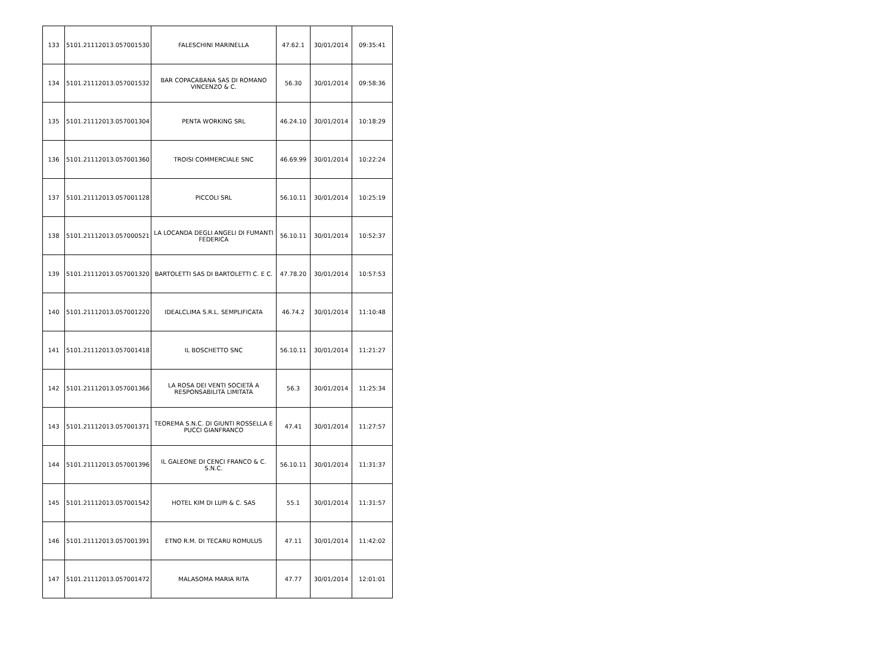| 133 | 5101.21112013.057001530 | FALESCHINI MARINELLA | 47.62.1 | 30/01/2014 | 09:35:41 |
| 134 | 5101.21112013.057001532 | BAR COPACABANA SAS DI ROMANO VINCENZO & C. | 56.30 | 30/01/2014 | 09:58:36 |
| 135 | 5101.21112013.057001304 | PENTA WORKING SRL | 46.24.10 | 30/01/2014 | 10:18:29 |
| 136 | 5101.21112013.057001360 | TROISI COMMERCIALE SNC | 46.69.99 | 30/01/2014 | 10:22:24 |
| 137 | 5101.21112013.057001128 | PICCOLI SRL | 56.10.11 | 30/01/2014 | 10:25:19 |
| 138 | 5101.21112013.057000521 | LA LOCANDA DEGLI ANGELI DI FUMANTI FEDERICA | 56.10.11 | 30/01/2014 | 10:52:37 |
| 139 | 5101.21112013.057001320 | BARTOLETTI SAS DI BARTOLETTI C. E C. | 47.78.20 | 30/01/2014 | 10:57:53 |
| 140 | 5101.21112013.057001220 | IDEALCLIMA S.R.L. SEMPLIFICATA | 46.74.2 | 30/01/2014 | 11:10:48 |
| 141 | 5101.21112013.057001418 | IL BOSCHETTO SNC | 56.10.11 | 30/01/2014 | 11:21:27 |
| 142 | 5101.21112013.057001366 | LA ROSA DEI VENTI SOCIETÀ A RESPONSABILITÀ LIMITATA | 56.3 | 30/01/2014 | 11:25:34 |
| 143 | 5101.21112013.057001371 | TEOREMA S.N.C. DI GIUNTI ROSSELLA E PUCCI GIANFRANCO | 47.41 | 30/01/2014 | 11:27:57 |
| 144 | 5101.21112013.057001396 | IL GALEONE DI CENCI FRANCO & C. S.N.C. | 56.10.11 | 30/01/2014 | 11:31:37 |
| 145 | 5101.21112013.057001542 | HOTEL KIM DI LUPI & C. SAS | 55.1 | 30/01/2014 | 11:31:57 |
| 146 | 5101.21112013.057001391 | ETNO R.M. DI TECARU ROMULUS | 47.11 | 30/01/2014 | 11:42:02 |
| 147 | 5101.21112013.057001472 | MALASOMA MARIA RITA | 47.77 | 30/01/2014 | 12:01:01 |